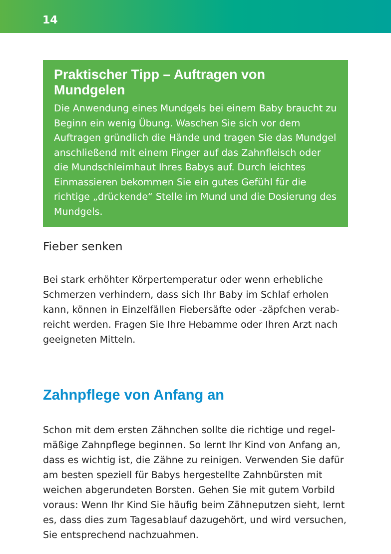14
Praktischer Tipp – Auftragen von Mundgelen
Die Anwendung eines Mundgels bei einem Baby braucht zu Beginn ein wenig Übung. Waschen Sie sich vor dem Auftragen gründlich die Hände und tragen Sie das Mund­gel anschließend mit einem Finger auf das Zahnfleisch oder die Mundschleimhaut Ihres Babys auf. Durch leichtes Einmassieren bekommen Sie ein gutes Gefühl für die richtige „drückende“ Stelle im Mund und die Dosierung des Mundgels.
Fieber senken
Bei stark erhöhter Körpertemperatur oder wenn erhebliche Schmerzen verhindern, dass sich Ihr Baby im Schlaf erholen kann, können in Einzelfällen Fiebersäfte oder -zäpfchen verab­reicht werden. Fragen Sie Ihre Hebamme oder Ihren Arzt nach geeigneten Mitteln.
Zahnpflege von Anfang an
Schon mit dem ersten Zähnchen sollte die richtige und regel­mäßige Zahnpflege beginnen. So lernt Ihr Kind von Anfang an, dass es wichtig ist, die Zähne zu reinigen. Verwenden Sie dafür am besten speziell für Babys hergestellte Zahnbürsten mit weichen abgerundeten Borsten. Gehen Sie mit gutem Vorbild voraus: Wenn Ihr Kind Sie häufig beim Zähneputzen sieht, lernt es, dass dies zum Tagesablauf dazugehört, und wird versu­chen, Sie entsprechend nachzuahmen.